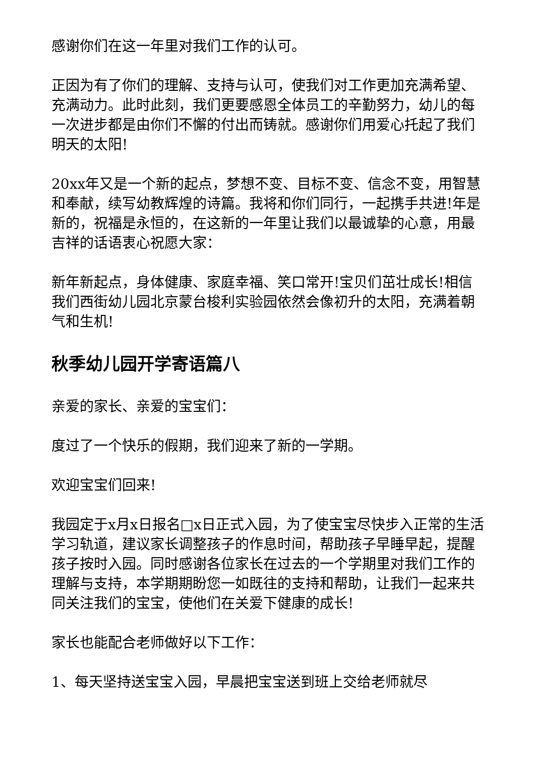感谢你们在这一年里对我们工作的认可。
正因为有了你们的理解、支持与认可，使我们对工作更加充满希望、充满动力。此时此刻，我们更要感恩全体员工的辛勤努力，幼儿的每一次进步都是由你们不懈的付出而铸就。感谢你们用爱心托起了我们明天的太阳!
20xx年又是一个新的起点，梦想不变、目标不变、信念不变，用智慧和奉献，续写幼教辉煌的诗篇。我将和你们同行，一起携手共进!年是新的，祝福是永恒的，在这新的一年里让我们以最诚挚的心意，用最吉祥的话语衷心祝愿大家：
新年新起点，身体健康、家庭幸福、笑口常开!宝贝们茁壮成长!相信我们西街幼儿园北京蒙台梭利实验园依然会像初升的太阳，充满着朝气和生机!
秋季幼儿园开学寄语篇八
亲爱的家长、亲爱的宝宝们：
度过了一个快乐的假期，我们迎来了新的一学期。
欢迎宝宝们回来!
我园定于x月x日报名□x日正式入园，为了使宝宝尽快步入正常的生活学习轨道，建议家长调整孩子的作息时间，帮助孩子早睡早起，提醒孩子按时入园。同时感谢各位家长在过去的一个学期里对我们工作的理解与支持，本学期期盼您一如既往的支持和帮助，让我们一起来共同关注我们的宝宝，使他们在关爱下健康的成长!
家长也能配合老师做好以下工作：
1、每天坚持送宝宝入园，早晨把宝宝送到班上交给老师就尽